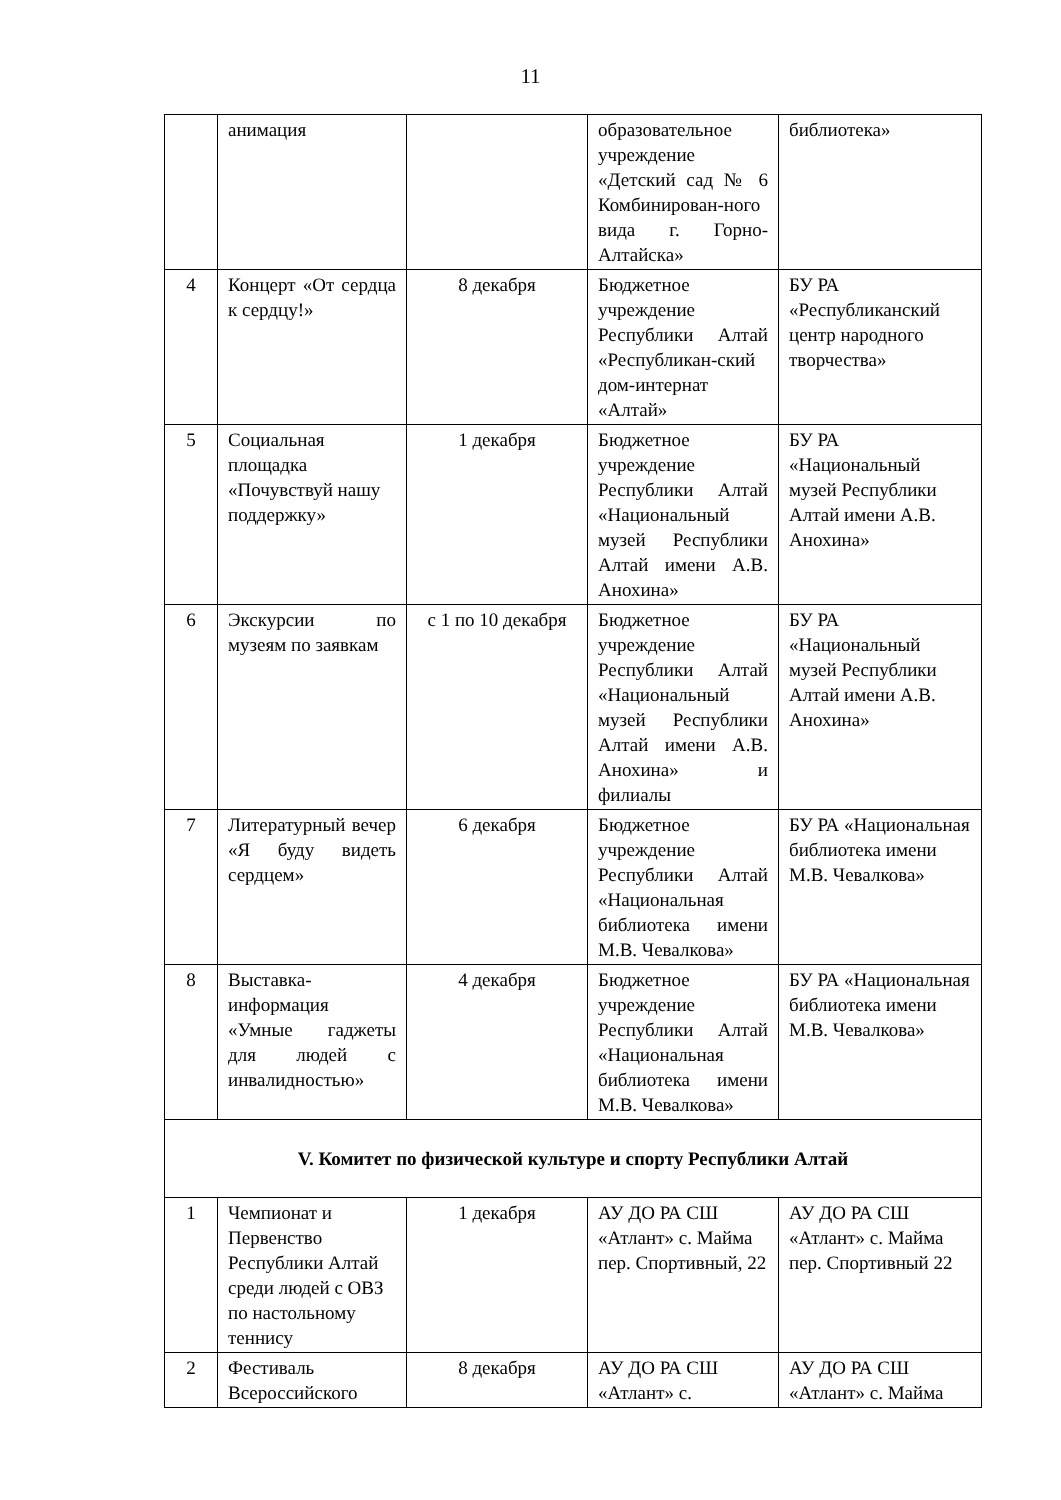11
| | анимация | | образовательное учреждение «Детский сад № 6 Комбинирован-ного вида г. Горно-Алтайска» | библиотека» |
| 4 | Концерт «От сердца к сердцу!» | 8 декабря | Бюджетное учреждение Республики Алтай «Республикан-ский дом-интернат «Алтай» | БУ РА «Республиканский центр народного творчества» |
| 5 | Социальная площадка «Почувствуй нашу поддержку» | 1 декабря | Бюджетное учреждение Республики Алтай «Национальный музей Республики Алтай имени А.В. Анохина» | БУ РА «Национальный музей Республики Алтай имени А.В. Анохина» |
| 6 | Экскурсии по музеям по заявкам | с 1 по 10 декабря | Бюджетное учреждение Республики Алтай «Национальный музей Республики Алтай имени А.В. Анохина» и филиалы | БУ РА «Национальный музей Республики Алтай имени А.В. Анохина» |
| 7 | Литературный вечер «Я буду видеть сердцем» | 6 декабря | Бюджетное учреждение Республики Алтай «Национальная библиотека имени М.В. Чевалкова» | БУ РА «Национальная библиотека имени М.В. Чевалкова» |
| 8 | Выставка-информация «Умные гаджеты для людей с инвалидностью» | 4 декабря | Бюджетное учреждение Республики Алтай «Национальная библиотека имени М.В. Чевалкова» | БУ РА «Национальная библиотека имени М.В. Чевалкова» |
| V. Комитет по физической культуре и спорту Республики Алтай | | | | |
| 1 | Чемпионат и Первенство Республики Алтай среди людей с ОВЗ по настольному теннису | 1 декабря | АУ ДО РА СШ «Атлант» с. Майма пер. Спортивный, 22 | АУ ДО РА СШ «Атлант» с. Майма пер. Спортивный 22 |
| 2 | Фестиваль Всероссийского | 8 декабря | АУ ДО РА СШ «Атлант» с. | АУ ДО РА СШ «Атлант» с. Майма |